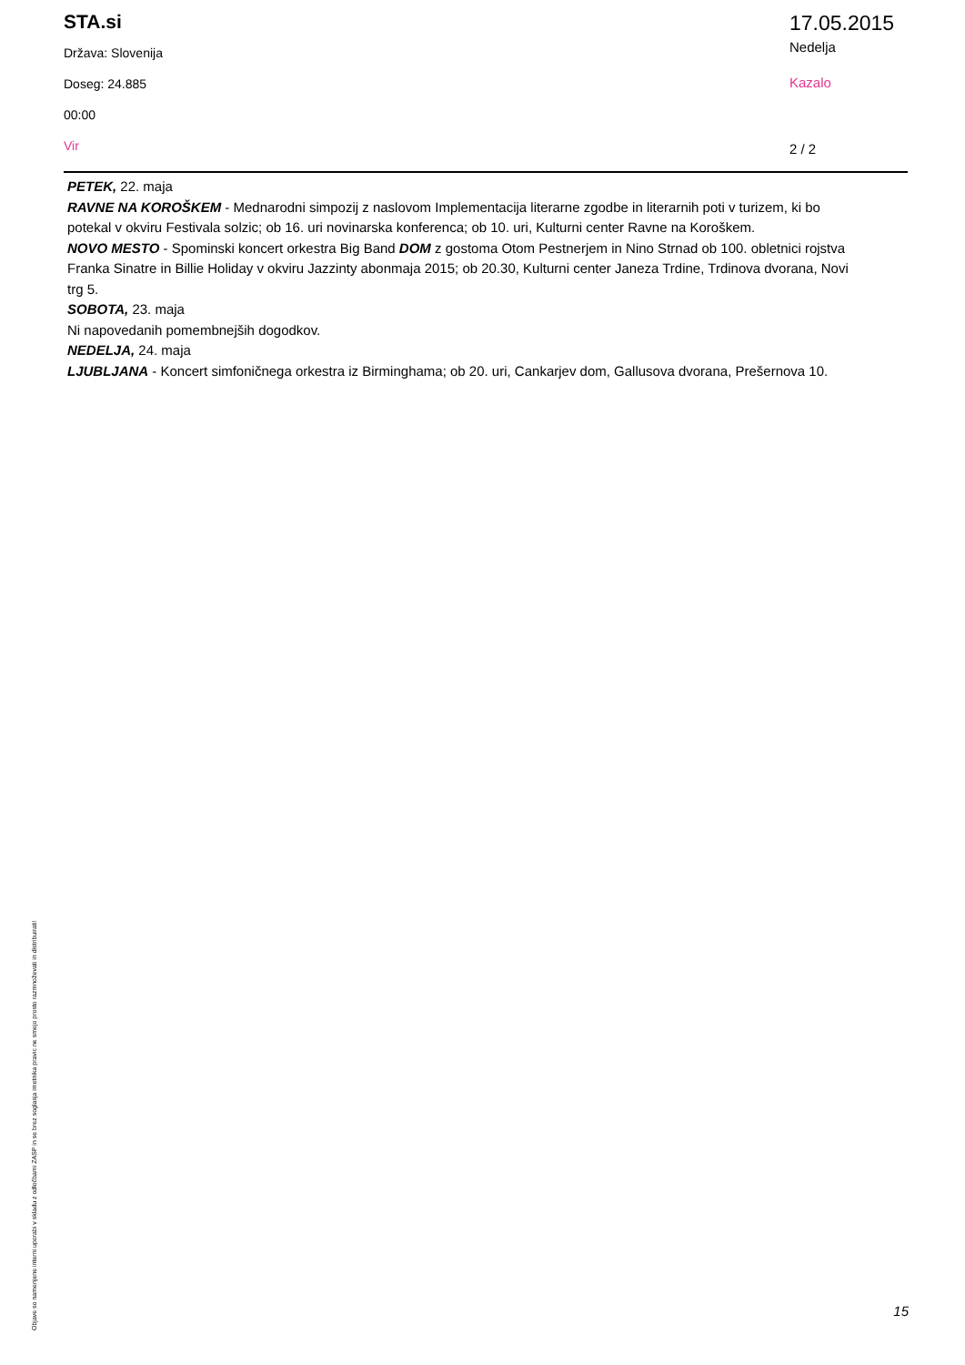STA.si
Država: Slovenija
Doseg: 24.885
00:00
Vir
17.05.2015
Nedelja
Kazalo
2 / 2
PETEK, 22. maja
RAVNE NA KOROŠKEM - Mednarodni simpozij z naslovom Implementacija literarne zgodbe in literarnih poti v turizem, ki bo potekal v okviru Festivala solzic; ob 16. uri novinarska konferenca; ob 10. uri, Kulturni center Ravne na Koroškem.
NOVO MESTO - Spominski koncert orkestra Big Band DOM z gostoma Otom Pestnerjem in Nino Strnad ob 100. obletnici rojstva Franka Sinatre in Billie Holiday v okviru Jazzinty abonmaja 2015; ob 20.30, Kulturni center Janeza Trdine, Trdinova dvorana, Novi trg 5.
SOBOTA, 23. maja
Ni napovedanih pomembnejših dogodkov.
NEDELJA, 24. maja
LJUBLJANA - Koncert simfoničnega orkestra iz Birminghama; ob 20. uri, Cankarjev dom, Gallusova dvorana, Prešernova 10.
Objave so namenjene interni uporabi v skladu z odločbami ZASP in se brez soglasja imetnika pravic ne smejo prosto razmnoževati in distribuirati!
15